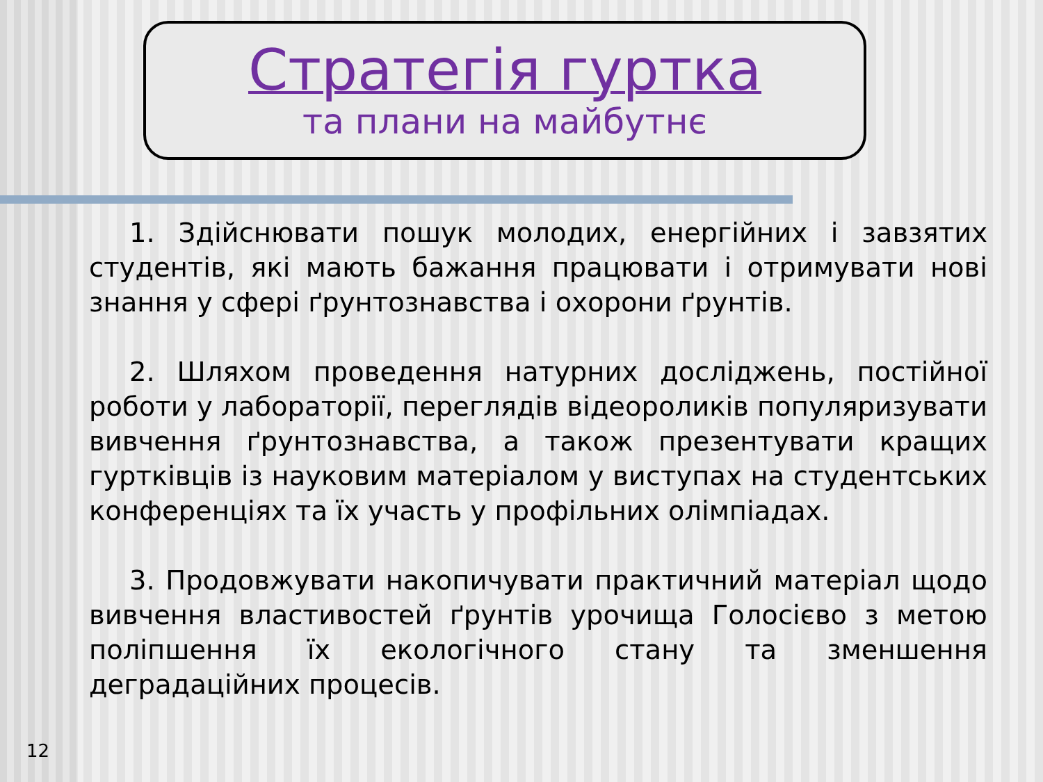Стратегія гуртка
та плани на майбутнє
1. Здійснювати пошук молодих, енергійних і завзятих студентів, які мають бажання працювати і отримувати нові знання у сфері ґрунтознавства і охорони ґрунтів.
2. Шляхом проведення натурних досліджень, постійної роботи у лабораторії, переглядів відеороликів популяризувати вивчення ґрунтознавства, а також презентувати кращих гуртківців із науковим матеріалом у виступах на студентських конференціях та їх участь у профільних олімпіадах.
3. Продовжувати накопичувати практичний матеріал щодо вивчення властивостей ґрунтів урочища Голосієво з метою поліпшення їх екологічного стану та зменшення деградаційних процесів.
12